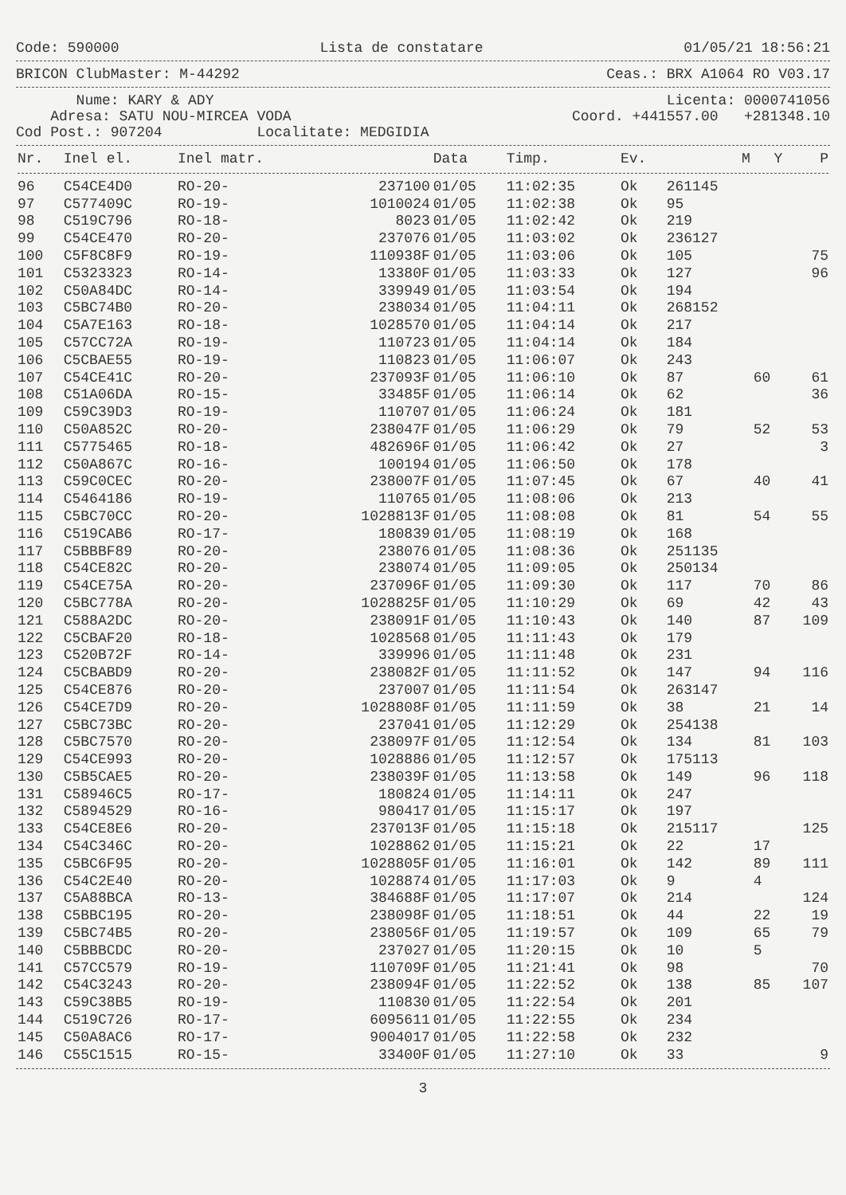Code: 590000 Lista de constatare 01/05/21 18:56:21
BRICON ClubMaster: M-44292 Ceas.: BRX A1064 RO V03.17
Nume: KARY & ADY Licenta: 0000741056
Adresa: SATU NOU-MIRCEA VODA Coord. +441557.00 +281348.10
Cod Post.: 907204 Localitate: MEDGIDIA
| Nr. | Inel el. | Inel matr. | | Data | Timp. | Ev. | M | Y | P |
| --- | --- | --- | --- | --- | --- | --- | --- | --- | --- |
| 96 | C54CE4D0 | RO-20- | 237100 | 01/05 | 11:02:35 | Ok | 261145 | | |
| 97 | C577409C | RO-19- | 1010024 | 01/05 | 11:02:38 | Ok | 95 | | |
| 98 | C519C796 | RO-18- | 8023 | 01/05 | 11:02:42 | Ok | 219 | | |
| 99 | C54CE470 | RO-20- | 237076 | 01/05 | 11:03:02 | Ok | 236127 | | |
| 100 | C5F8C8F9 | RO-19- | 110938F | 01/05 | 11:03:06 | Ok | 105 | | 75 |
| 101 | C5323323 | RO-14- | 13380F | 01/05 | 11:03:33 | Ok | 127 | | 96 |
| 102 | C50A84DC | RO-14- | 339949 | 01/05 | 11:03:54 | Ok | 194 | | |
| 103 | C5BC74B0 | RO-20- | 238034 | 01/05 | 11:04:11 | Ok | 268152 | | |
| 104 | C5A7E163 | RO-18- | 1028570 | 01/05 | 11:04:14 | Ok | 217 | | |
| 105 | C57CC72A | RO-19- | 110723 | 01/05 | 11:04:14 | Ok | 184 | | |
| 106 | C5CBAE55 | RO-19- | 110823 | 01/05 | 11:06:07 | Ok | 243 | | |
| 107 | C54CE41C | RO-20- | 237093F | 01/05 | 11:06:10 | Ok | 87 | 60 | 61 |
| 108 | C51A06DA | RO-15- | 33485F | 01/05 | 11:06:14 | Ok | 62 | | 36 |
| 109 | C59C39D3 | RO-19- | 110707 | 01/05 | 11:06:24 | Ok | 181 | | |
| 110 | C50A852C | RO-20- | 238047F | 01/05 | 11:06:29 | Ok | 79 | 52 | 53 |
| 111 | C5775465 | RO-18- | 482696F | 01/05 | 11:06:42 | Ok | 27 | | 3 |
| 112 | C50A867C | RO-16- | 100194 | 01/05 | 11:06:50 | Ok | 178 | | |
| 113 | C59C0CEC | RO-20- | 238007F | 01/05 | 11:07:45 | Ok | 67 | 40 | 41 |
| 114 | C5464186 | RO-19- | 110765 | 01/05 | 11:08:06 | Ok | 213 | | |
| 115 | C5BC70CC | RO-20- | 1028813F | 01/05 | 11:08:08 | Ok | 81 | 54 | 55 |
| 116 | C519CAB6 | RO-17- | 180839 | 01/05 | 11:08:19 | Ok | 168 | | |
| 117 | C5BBBF89 | RO-20- | 238076 | 01/05 | 11:08:36 | Ok | 251135 | | |
| 118 | C54CE82C | RO-20- | 238074 | 01/05 | 11:09:05 | Ok | 250134 | | |
| 119 | C54CE75A | RO-20- | 237096F | 01/05 | 11:09:30 | Ok | 117 | 70 | 86 |
| 120 | C5BC778A | RO-20- | 1028825F | 01/05 | 11:10:29 | Ok | 69 | 42 | 43 |
| 121 | C588A2DC | RO-20- | 238091F | 01/05 | 11:10:43 | Ok | 140 | 87 | 109 |
| 122 | C5CBAF20 | RO-18- | 1028568 | 01/05 | 11:11:43 | Ok | 179 | | |
| 123 | C520B72F | RO-14- | 339996 | 01/05 | 11:11:48 | Ok | 231 | | |
| 124 | C5CBABD9 | RO-20- | 238082F | 01/05 | 11:11:52 | Ok | 147 | 94 | 116 |
| 125 | C54CE876 | RO-20- | 237007 | 01/05 | 11:11:54 | Ok | 263147 | | |
| 126 | C54CE7D9 | RO-20- | 1028808F | 01/05 | 11:11:59 | Ok | 38 | 21 | 14 |
| 127 | C5BC73BC | RO-20- | 237041 | 01/05 | 11:12:29 | Ok | 254138 | | |
| 128 | C5BC7570 | RO-20- | 238097F | 01/05 | 11:12:54 | Ok | 134 | 81 | 103 |
| 129 | C54CE993 | RO-20- | 1028886 | 01/05 | 11:12:57 | Ok | 175113 | | |
| 130 | C5B5CAE5 | RO-20- | 238039F | 01/05 | 11:13:58 | Ok | 149 | 96 | 118 |
| 131 | C58946C5 | RO-17- | 180824 | 01/05 | 11:14:11 | Ok | 247 | | |
| 132 | C5894529 | RO-16- | 980417 | 01/05 | 11:15:17 | Ok | 197 | | |
| 133 | C54CE8E6 | RO-20- | 237013F | 01/05 | 11:15:18 | Ok | 215117 | | 125 |
| 134 | C54C346C | RO-20- | 1028862 | 01/05 | 11:15:21 | Ok | 22 | 17 | |
| 135 | C5BC6F95 | RO-20- | 1028805F | 01/05 | 11:16:01 | Ok | 142 | 89 | 111 |
| 136 | C54C2E40 | RO-20- | 1028874 | 01/05 | 11:17:03 | Ok | 9 | 4 | |
| 137 | C5A88BCA | RO-13- | 384688F | 01/05 | 11:17:07 | Ok | 214 | | 124 |
| 138 | C5BBC195 | RO-20- | 238098F | 01/05 | 11:18:51 | Ok | 44 | 22 | 19 |
| 139 | C5BC74B5 | RO-20- | 238056F | 01/05 | 11:19:57 | Ok | 109 | 65 | 79 |
| 140 | C5BBBCDC | RO-20- | 237027 | 01/05 | 11:20:15 | Ok | 10 | 5 | |
| 141 | C57CC579 | RO-19- | 110709F | 01/05 | 11:21:41 | Ok | 98 | | 70 |
| 142 | C54C3243 | RO-20- | 238094F | 01/05 | 11:22:52 | Ok | 138 | 85 | 107 |
| 143 | C59C38B5 | RO-19- | 110830 | 01/05 | 11:22:54 | Ok | 201 | | |
| 144 | C519C726 | RO-17- | 6095611 | 01/05 | 11:22:55 | Ok | 234 | | |
| 145 | C50A8AC6 | RO-17- | 9004017 | 01/05 | 11:22:58 | Ok | 232 | | |
| 146 | C55C1515 | RO-15- | 33400F | 01/05 | 11:27:10 | Ok | 33 | | 9 |
3